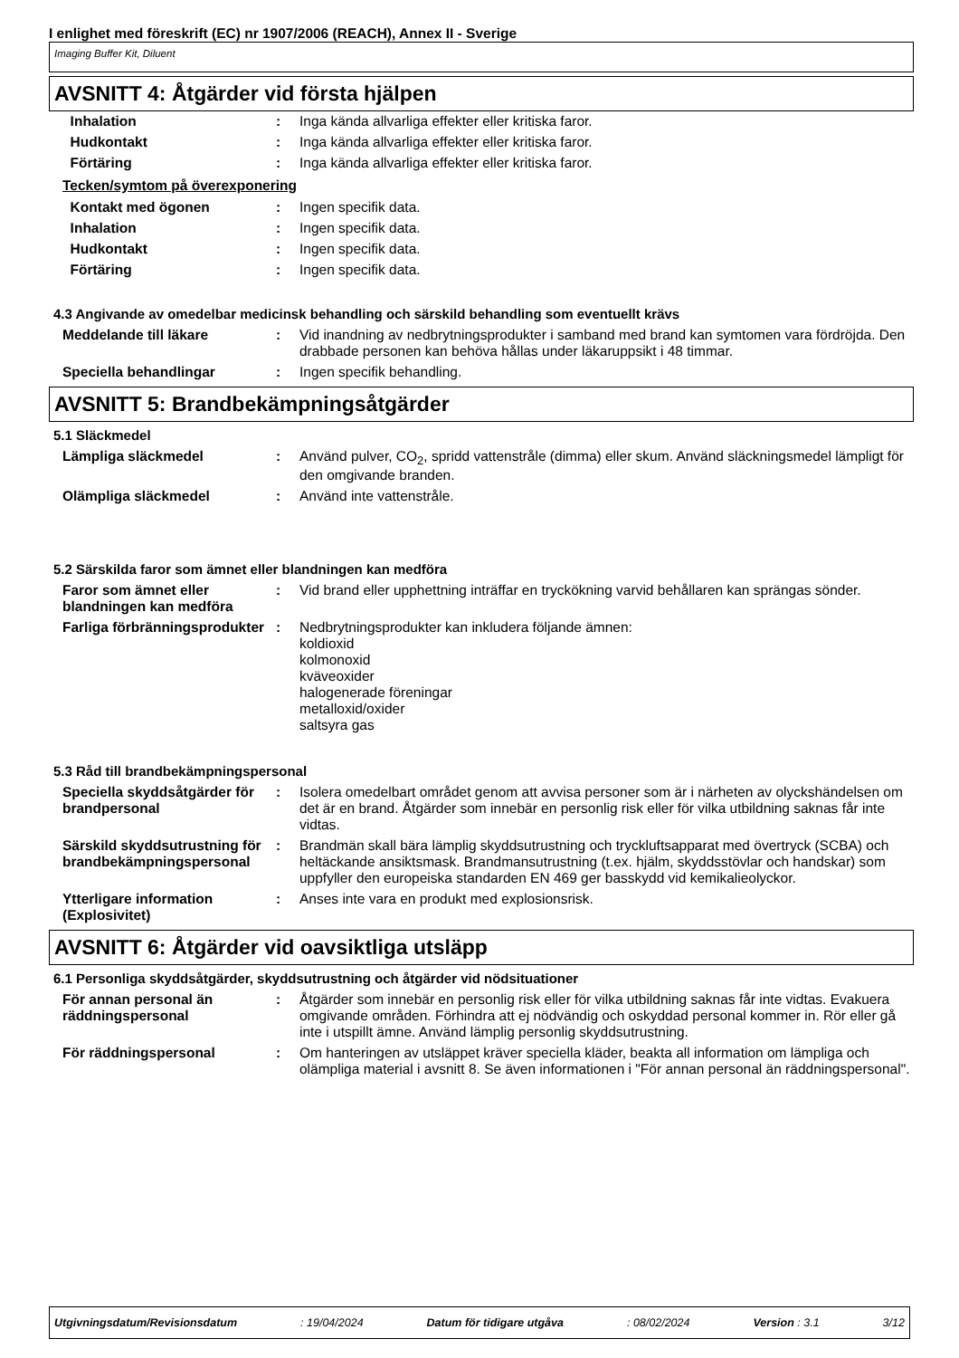I enlighet med föreskrift (EC) nr 1907/2006 (REACH), Annex II - Sverige
Imaging Buffer Kit, Diluent
AVSNITT 4: Åtgärder vid första hjälpen
| Inhalation | : | Inga kända allvarliga effekter eller kritiska faror. |
| Hudkontakt | : | Inga kända allvarliga effekter eller kritiska faror. |
| Förtäring | : | Inga kända allvarliga effekter eller kritiska faror. |
Tecken/symtom på överexponering
| Kontakt med ögonen | : | Ingen specifik data. |
| Inhalation | : | Ingen specifik data. |
| Hudkontakt | : | Ingen specifik data. |
| Förtäring | : | Ingen specifik data. |
4.3 Angivande av omedelbar medicinsk behandling och särskild behandling som eventuellt krävs
| Meddelande till läkare | : | Vid inandning av nedbrytningsprodukter i samband med brand kan symtomen vara fördröjda. Den drabbade personen kan behöva hållas under läkaruppsikt i 48 timmar. |
| Speciella behandlingar | : | Ingen specifik behandling. |
AVSNITT 5: Brandbekämpningsåtgärder
5.1 Släckmedel
| Lämpliga släckmedel | : | Använd pulver, CO<sub>2</sub>, spridd vattenstråle (dimma) eller skum. Använd släckningsmedel lämpligt för den omgivande branden. |
| Olämpliga släckmedel | : | Använd inte vattenstråle. |
5.2 Särskilda faror som ämnet eller blandningen kan medföra
| Faror som ämnet eller blandningen kan medföra | : | Vid brand eller upphettning inträffar en tryckökning varvid behållaren kan sprängas sönder. |
| Farliga förbränningsprodukter | : | Nedbrytningsprodukter kan inkludera följande ämnen: koldioxid kolmonoxid kväveoxider halogenerade föreningar metalloxid/oxider saltsyra gas |
5.3 Råd till brandbekämpningspersonal
| Speciella skyddsåtgärder för brandpersonal | : | Isolera omedelbart området genom att avvisa personer som är i närheten av olyckshändelsen om det är en brand. Åtgärder som innebär en personlig risk eller för vilka utbildning saknas får inte vidtas. |
| Särskild skyddsutrustning för brandbekämpningspersonal | : | Brandmän skall bära lämplig skyddsutrustning och tryckluftsapparat med övertryck (SCBA) och heltäckande ansiktsmask. Brandmansutrustning (t.ex. hjälm, skyddsstövlar och handskar) som uppfyller den europeiska standarden EN 469 ger basskydd vid kemikalieolyckor. |
| Ytterligare information (Explosivitet) | : | Anses inte vara en produkt med explosionsrisk. |
AVSNITT 6: Åtgärder vid oavsiktliga utsläpp
6.1 Personliga skyddsåtgärder, skyddsutrustning och åtgärder vid nödsituationer
| För annan personal än räddningspersonal | : | Åtgärder som innebär en personlig risk eller för vilka utbildning saknas får inte vidtas. Evakuera omgivande områden. Förhindra att ej nödvändig och oskyddad personal kommer in. Rör eller gå inte i utspillt ämne. Använd lämplig personlig skyddsutrustning. |
| För räddningspersonal | : | Om hanteringen av utsläppet kräver speciella kläder, beakta all information om lämpliga och olämpliga material i avsnitt 8. Se även informationen i "För annan personal än räddningspersonal". |
Utgivningsdatum/Revisionsdatum: 19/04/2024 Datum för tidigare utgåva: 08/02/2024 Version : 3.1 3/12